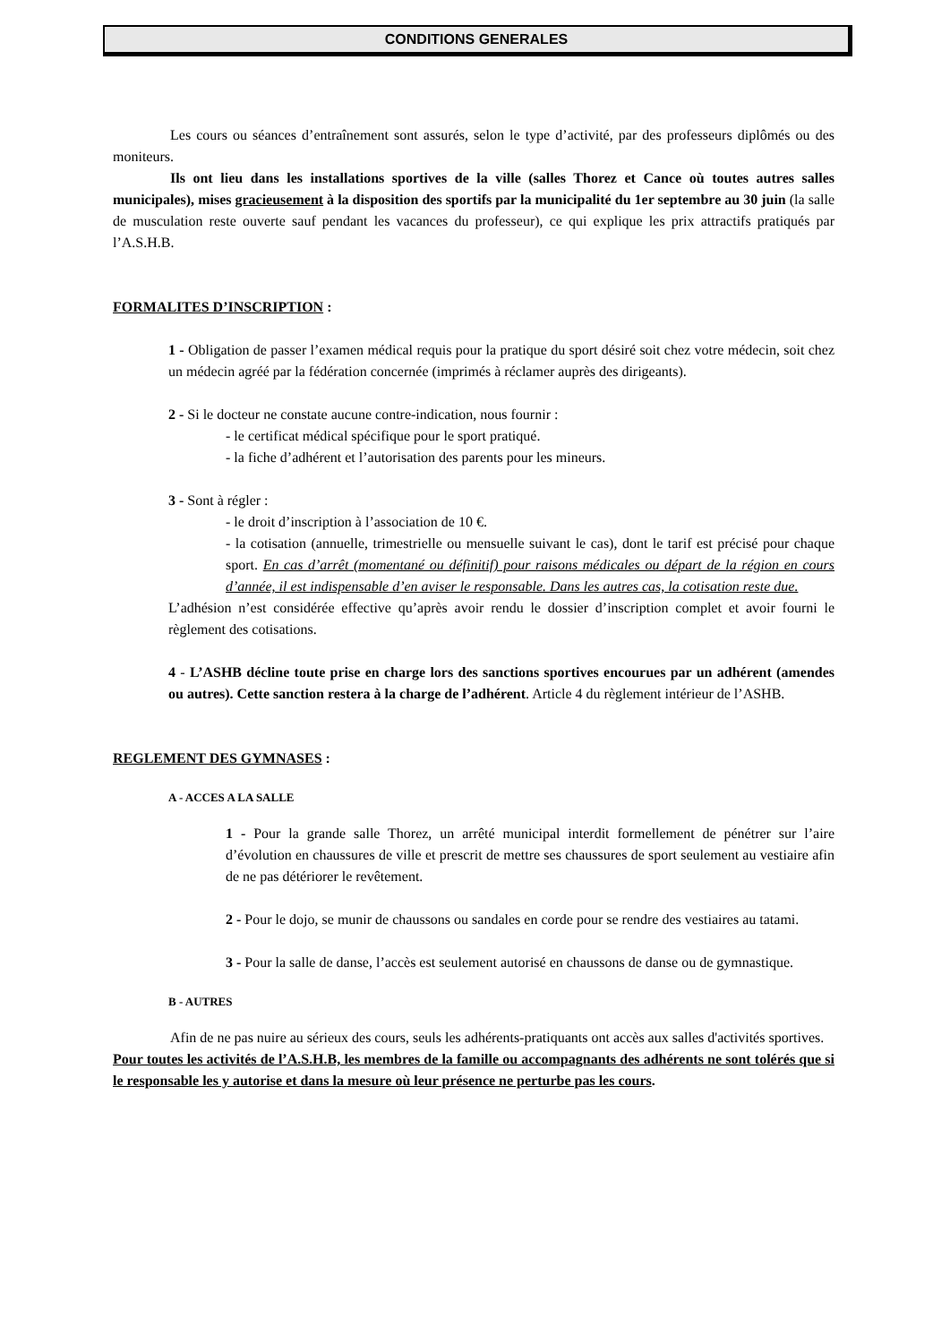CONDITIONS GENERALES
Les cours ou séances d’entraînement sont assurés, selon le type d’activité, par des professeurs diplômés ou des moniteurs.
Ils ont lieu dans les installations sportives de la ville (salles Thorez et Cance où toutes autres salles municipales), mises gracieusement à la disposition des sportifs par la municipalité du 1er septembre au 30 juin (la salle de musculation reste ouverte sauf pendant les vacances du professeur), ce qui explique les prix attractifs pratiqués par l’A.S.H.B.
FORMALITES D’INSCRIPTION :
1 - Obligation de passer l’examen médical requis pour la pratique du sport désiré soit chez votre médecin, soit chez un médecin agréé par la fédération concernée (imprimés à réclamer auprès des dirigeants).
2 - Si le docteur ne constate aucune contre-indication, nous fournir :
- le certificat médical spécifique pour le sport pratiqué.
- la fiche d’adhérent et l’autorisation des parents pour les mineurs.
3 - Sont à régler :
- le droit d’inscription à l’association de 10 €.
- la cotisation (annuelle, trimestrielle ou mensuelle suivant le cas), dont le tarif est précisé pour chaque sport. En cas d’arrêt (momentané ou définitif) pour raisons médicales ou départ de la région en cours d’année, il est indispensable d’en aviser le responsable. Dans les autres cas, la cotisation reste due.
L’adhésion n’est considérée effective qu’après avoir rendu le dossier d’inscription complet et avoir fourni le règlement des cotisations.
4 - L’ASHB décline toute prise en charge lors des sanctions sportives encourues par un adhérent (amendes ou autres). Cette sanction restera à la charge de l’adhérent. Article 4 du règlement intérieur de l’ASHB.
REGLEMENT DES GYMNASES :
A - ACCES A LA SALLE
1 - Pour la grande salle Thorez, un arrêté municipal interdit formellement de pénétrer sur l’aire d’évolution en chaussures de ville et prescrit de mettre ses chaussures de sport seulement au vestiaire afin de ne pas détériorer le revêtement.
2 - Pour le dojo, se munir de chaussons ou sandales en corde pour se rendre des vestiaires au tatami.
3 - Pour la salle de danse, l’accès est seulement autorisé en chaussons de danse ou de gymnastique.
B - AUTRES
Afin de ne pas nuire au sérieux des cours, seuls les adhérents-pratiquants ont accès aux salles d'activités sportives.
Pour toutes les activités de l’A.S.H.B, les membres de la famille ou accompagnants des adhérents ne sont tolérés que si le responsable les y autorise et dans la mesure où leur présence ne perturbe pas les cours.